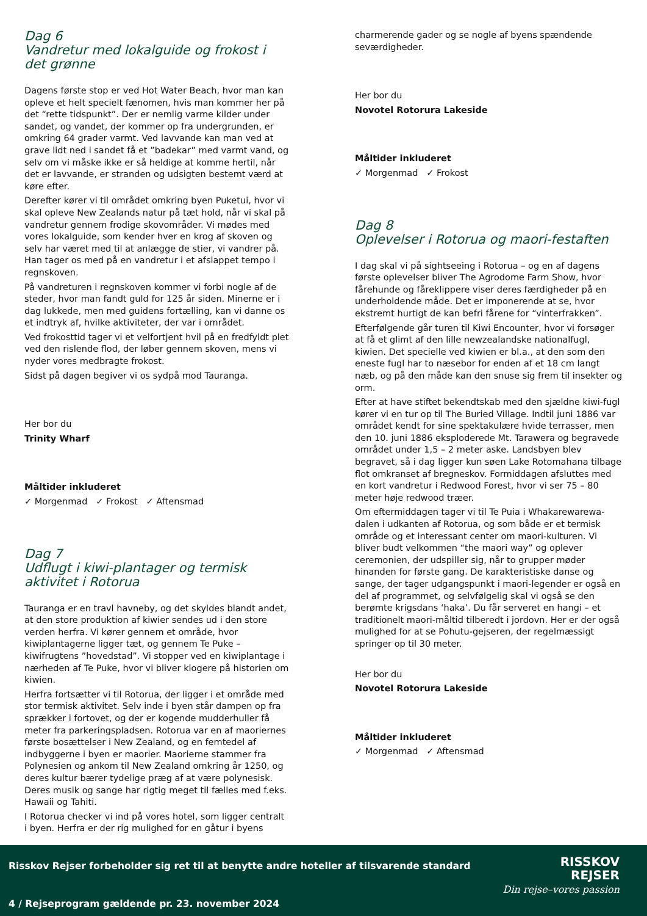Dag 6
Vandretur med lokalguide og frokost i det grønne
Dagens første stop er ved Hot Water Beach, hvor man kan opleve et helt specielt fænomen, hvis man kommer her på det “rette tidspunkt”. Der er nemlig varme kilder under sandet, og vandet, der kommer op fra undergrunden, er omkring 64 grader varmt. Ved lavvande kan man ved at grave lidt ned i sandet få et ”badekar” med varmt vand, og selv om vi måske ikke er så heldige at komme hertil, når det er lavvande, er stranden og udsigten bestemt værd at køre efter.
Derefter kører vi til området omkring byen Puketui, hvor vi skal opleve New Zealands natur på tæt hold, når vi skal på vandretur gennem frodige skovområder. Vi mødes med vores lokalguide, som kender hver en krog af skoven og selv har været med til at anlægge de stier, vi vandrer på. Han tager os med på en vandretur i et afslappet tempo i regnskoven.
På vandreturen i regnskoven kommer vi forbi nogle af de steder, hvor man fandt guld for 125 år siden. Minerne er i dag lukkede, men med guidens fortælling, kan vi danne os et indtryk af, hvilke aktiviteter, der var i området.
Ved frokosttid tager vi et velfortjent hvil på en fredfyldt plet ved den rislende flod, der løber gennem skoven, mens vi nyder vores medbragte frokost.
Sidst på dagen begiver vi os sydpå mod Tauranga.
Her bor du
Trinity Wharf
Måltider inkluderet
✓ Morgenmad ✓ Frokost ✓ Aftensmad
Dag 7
Udflugt i kiwi-plantager og termisk aktivitet i Rotorua
Tauranga er en travl havneby, og det skyldes blandt andet, at den store produktion af kiwier sendes ud i den store verden herfra. Vi kører gennem et område, hvor kiwiplantagerne ligger tæt, og gennem Te Puke – kiwifrugtens ”hovedstad”. Vi stopper ved en kiwiplantage i nærheden af Te Puke, hvor vi bliver klogere på historien om kiwien.
Herfra fortsætter vi til Rotorua, der ligger i et område med stor termisk aktivitet. Selv inde i byen står dampen op fra sprækker i fortovet, og der er kogende mudderhuller få meter fra parkeringspladsen. Rotorua var en af maoriernes første bosættelser i New Zealand, og en femtedel af indbyggerne i byen er maorier. Maorierne stammer fra Polynesien og ankom til New Zealand omkring år 1250, og deres kultur bærer tydelige præg af at være polynesisk. Deres musik og sange har rigtig meget til fælles med f.eks. Hawaii og Tahiti.
I Rotorua checker vi ind på vores hotel, som ligger centralt i byen. Herfra er der rig mulighed for en gåtur i byens
charmerende gader og se nogle af byens spændende seværdigheder.
Her bor du
Novotel Rotorura Lakeside
Måltider inkluderet
✓ Morgenmad ✓ Frokost
Dag 8
Oplevelser i Rotorua og maori-festaften
I dag skal vi på sightseeing i Rotorua – og en af dagens første oplevelser bliver The Agrodome Farm Show, hvor fårehunde og fåreklippere viser deres færdigheder på en underholdende måde. Det er imponerende at se, hvor ekstremt hurtigt de kan befri fårene for “vinterfrakken”.
Efterfølgende går turen til Kiwi Encounter, hvor vi forsøger at få et glimt af den lille newzealandske nationalfugl, kiwien. Det specielle ved kiwien er bl.a., at den som den eneste fugl har to næsebor for enden af et 18 cm langt næb, og på den måde kan den snuse sig frem til insekter og orm.
Efter at have stiftet bekendtskab med den sjældne kiwi-fugl kører vi en tur op til The Buried Village. Indtil juni 1886 var området kendt for sine spektakulære hvide terrasser, men den 10. juni 1886 eksploderede Mt. Tarawera og begravede området under 1,5 – 2 meter aske. Landsbyen blev begravet, så i dag ligger kun søen Lake Rotomahana tilbage flot omkranset af bregneskov. Formiddagen afsluttes med en kort vandretur i Redwood Forest, hvor vi ser 75 – 80 meter høje redwood træer.
Om eftermiddagen tager vi til Te Puia i Whakarewarewa-dalen i udkanten af Rotorua, og som både er et termisk område og et interessant center om maori-kulturen. Vi bliver budt velkommen “the maori way” og oplever ceremonien, der udspiller sig, når to grupper møder hinanden for første gang. De karakteristiske danse og sange, der tager udgangspunkt i maori-legender er også en del af programmet, og selvfølgelig skal vi også se den berømte krigsdans ‘haka’. Du får serveret en hangi – et traditionelt maori-måltid tilberedt i jordovn. Her er der også mulighed for at se Pohutu-gejseren, der regelmæssigt springer op til 30 meter.
Her bor du
Novotel Rotorura Lakeside
Måltider inkluderet
✓ Morgenmad ✓ Aftensmad
Risskov Rejser forbeholder sig ret til at benytte andre hoteller af tilsvarende standard
RISSKOV
REJSER
Din rejse–vores passion
4 / Rejseprogram gældende pr. 23. november 2024